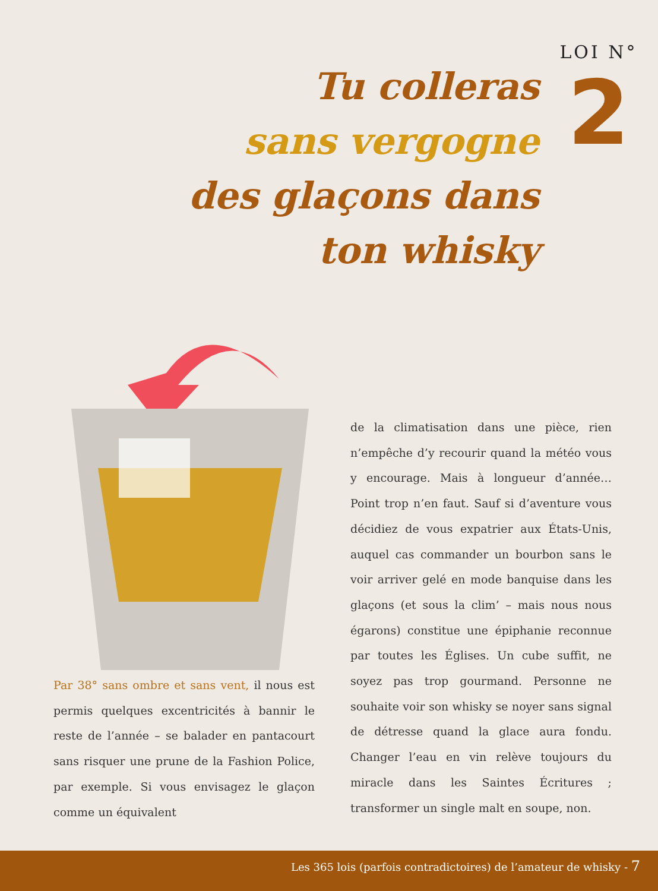Tu colleras
sans vergogne
des glaçons dans
ton whisky
LOI N°
2
Par 38° sans ombre et sans vent, il nous est permis quelques excentricités à bannir le reste de l’année – se balader en pantacourt sans risquer une prune de la Fashion Police, par exemple. Si vous envisagez le glaçon comme un équivalent
de la climatisation dans une pièce, rien n’empêche d’y recourir quand la météo vous y encourage. Mais à longueur d’année… Point trop n’en faut. Sauf si d’aventure vous décidiez de vous expatrier aux États-Unis, auquel cas commander un bourbon sans le voir arriver gelé en mode banquise dans les glaçons (et sous la clim’ – mais nous nous égarons) constitue une épiphanie reconnue par toutes les Églises. Un cube suffit, ne soyez pas trop gourmand. Personne ne souhaite voir son whisky se noyer sans signal de détresse quand la glace aura fondu. Changer l’eau en vin relève toujours du miracle dans les Saintes Écritures ; transformer un single malt en soupe, non.
Les 365 lois (parfois contradictoires) de l’amateur de whisky - 7